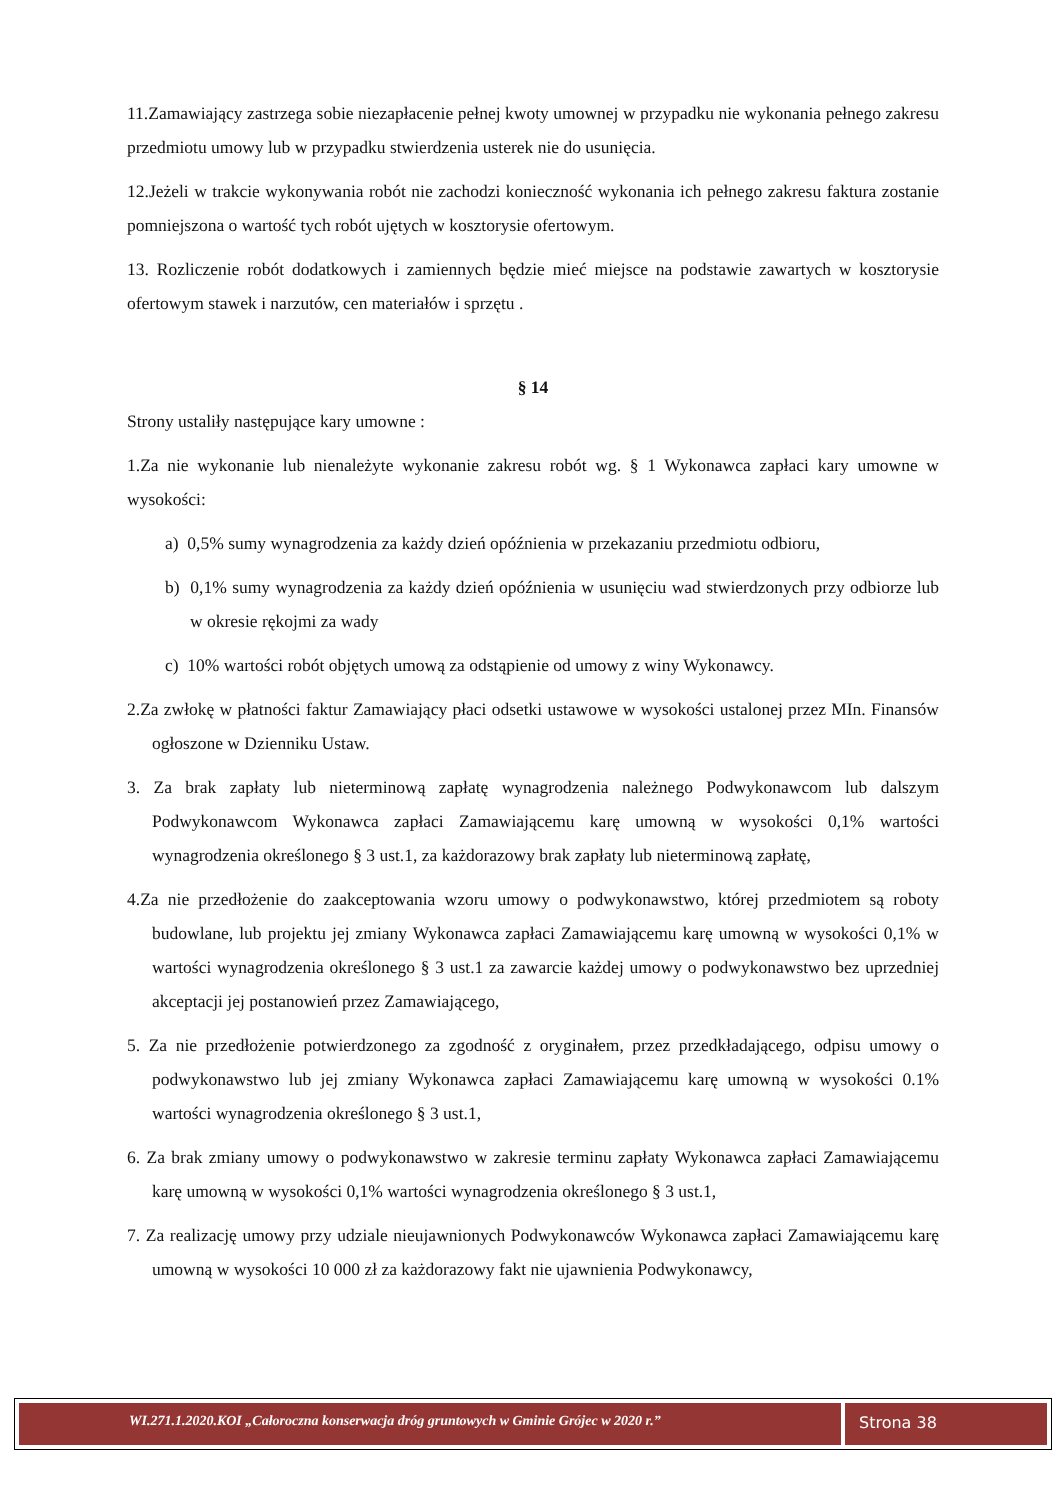11.Zamawiający zastrzega sobie niezapłacenie pełnej kwoty umownej w przypadku nie wykonania pełnego zakresu przedmiotu umowy lub w przypadku stwierdzenia usterek nie do usunięcia.
12.Jeżeli w trakcie wykonywania robót nie zachodzi konieczność wykonania ich pełnego zakresu faktura zostanie pomniejszona o wartość tych robót ujętych w kosztorysie ofertowym.
13. Rozliczenie robót dodatkowych i zamiennych będzie mieć miejsce na podstawie zawartych w kosztorysie ofertowym stawek i narzutów, cen materiałów i sprzętu .
§ 14
Strony ustaliły następujące kary umowne :
1.Za nie wykonanie lub nienależyte wykonanie zakresu robót wg. § 1 Wykonawca zapłaci kary umowne w wysokości:
a) 0,5% sumy wynagrodzenia za każdy dzień opóźnienia w przekazaniu przedmiotu odbioru,
b) 0,1% sumy wynagrodzenia za każdy dzień opóźnienia w usunięciu wad stwierdzonych przy odbiorze lub w okresie rękojmi za wady
c) 10% wartości robót objętych umową za odstąpienie od umowy z winy Wykonawcy.
2.Za zwłokę w płatności faktur Zamawiający płaci odsetki ustawowe w wysokości ustalonej przez MIn. Finansów ogłoszone w Dzienniku Ustaw.
3. Za brak zapłaty lub nieterminową zapłatę wynagrodzenia należnego Podwykonawcom lub dalszym Podwykonawcom Wykonawca zapłaci Zamawiającemu karę umowną w wysokości 0,1% wartości wynagrodzenia określonego § 3 ust.1, za każdorazowy brak zapłaty lub nieterminową zapłatę,
4.Za nie przedłożenie do zaakceptowania wzoru umowy o podwykonawstwo, której przedmiotem są roboty budowlane, lub projektu jej zmiany Wykonawca zapłaci Zamawiającemu karę umowną w wysokości 0,1% w wartości wynagrodzenia określonego § 3 ust.1 za zawarcie każdej umowy o podwykonawstwo bez uprzedniej akceptacji jej postanowień przez Zamawiającego,
5. Za nie przedłożenie potwierdzonego za zgodność z oryginałem, przez przedkładającego, odpisu umowy o podwykonawstwo lub jej zmiany Wykonawca zapłaci Zamawiającemu karę umowną w wysokości 0.1% wartości wynagrodzenia określonego § 3 ust.1,
6. Za brak zmiany umowy o podwykonawstwo w zakresie terminu zapłaty Wykonawca zapłaci Zamawiającemu karę umowną w wysokości 0,1% wartości wynagrodzenia określonego § 3 ust.1,
7. Za realizację umowy przy udziale nieujawnionych Podwykonawców Wykonawca zapłaci Zamawiającemu karę umowną w wysokości 10 000 zł za każdorazowy fakt nie ujawnienia Podwykonawcy,
WI.271.1.2020.KOI „Całoroczna konserwacja dróg gruntowych w Gminie Grójec w 2020 r.”
Strona 38